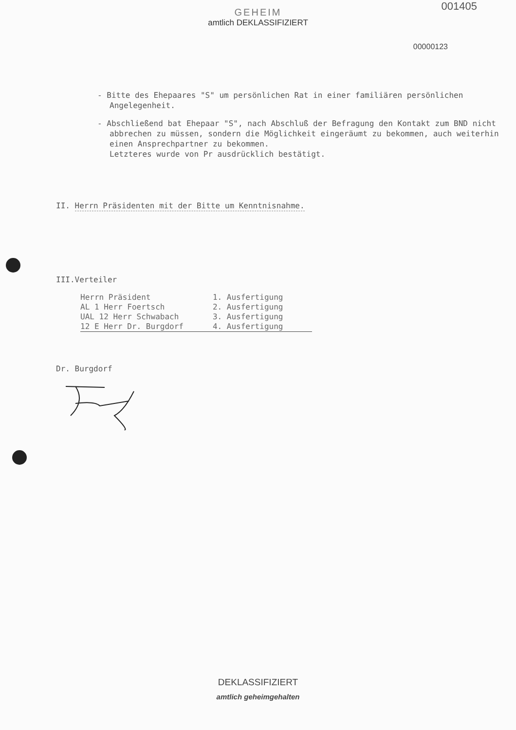001405
GEHEIM
amtlich DEKLASSIFIZIERT
00000123
- Bitte des Ehepaares "S" um persönlichen Rat in einer familiären persönlichen Angelegenheit.
- Abschließend bat Ehepaar "S", nach Abschluß der Befragung den Kontakt zum BND nicht abbrechen zu müssen, sondern die Möglichkeit eingeräumt zu bekommen, auch weiterhin einen Ansprechpartner zu bekommen.
Letzteres wurde von Pr ausdrücklich bestätigt.
II. Herrn Präsidenten mit der Bitte um Kenntnisnahme.
III.Verteiler
| Herrn Präsident | 1. Ausfertigung |
| AL 1 Herr Foertsch | 2. Ausfertigung |
| UAL 12 Herr Schwabach | 3. Ausfertigung |
| 12 E Herr Dr. Burgdorf | 4. Ausfertigung |
Dr. Burgdorf
DEKLASSIFIZIERT
amtlich geheimgehalten